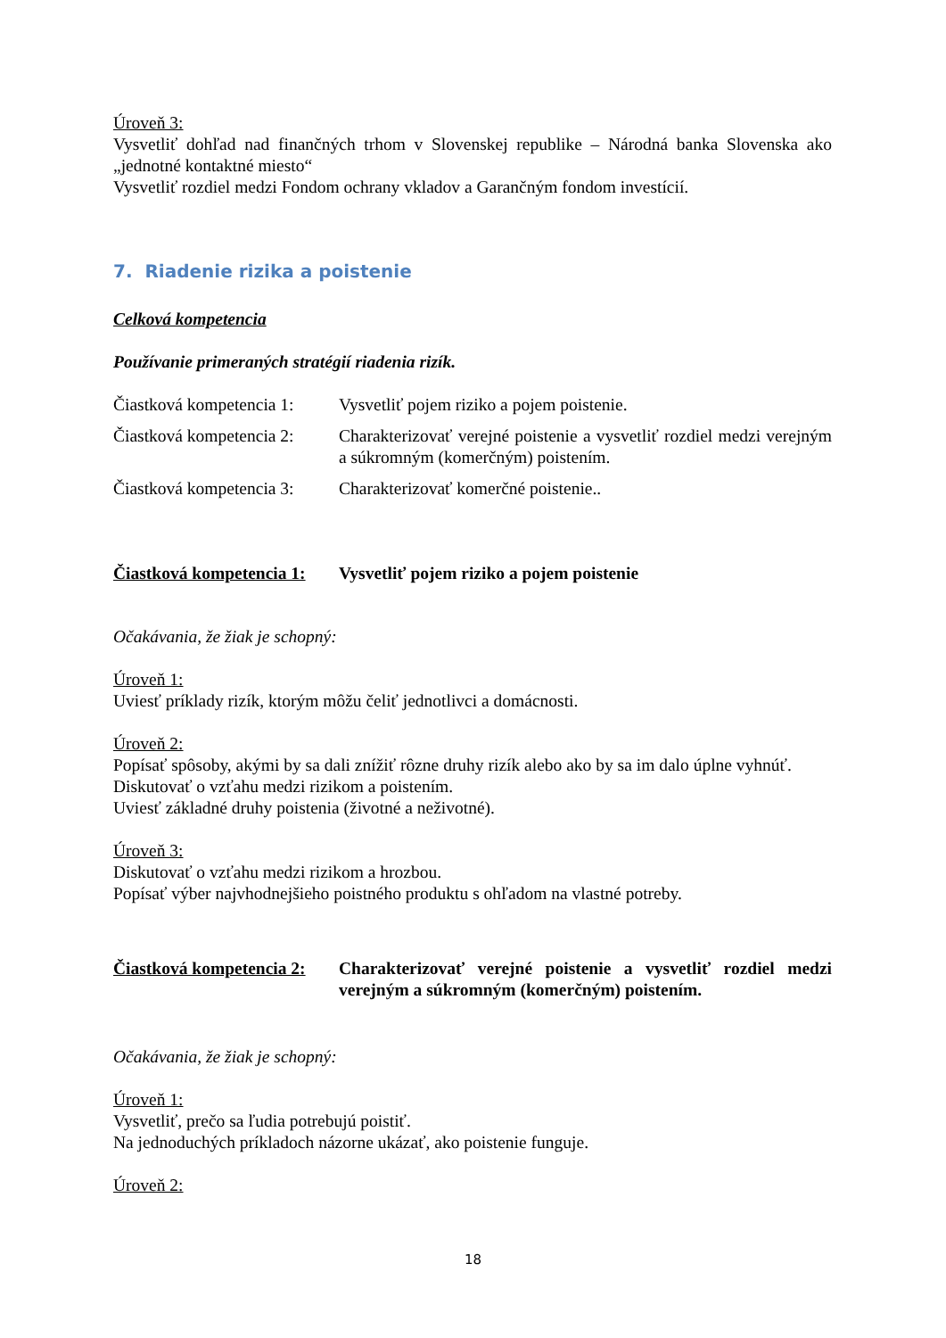Úroveň 3:
Vysvetliť dohľad nad finančných trhom v Slovenskej republike – Národná banka Slovenska ako „jednotné kontaktné miesto“
Vysvetliť rozdiel medzi Fondom ochrany vkladov a Garančným fondom investícií.
7. Riadenie rizika a poistenie
Celková kompetencia
Používanie primeraných stratégií riadenia rizík.
Čiastková kompetencia 1:
Vysvetliť pojem riziko a pojem poistenie.
Čiastková kompetencia 2:
Charakterizovať verejné poistenie a vysvetliť rozdiel medzi verejným a súkromným (komerčným) poistením.
Čiastková kompetencia 3:
Charakterizovať komerčné poistenie..
Čiastková kompetencia 1:
Vysvetliť pojem riziko a pojem poistenie
Očakávania, že žiak je schopný:
Úroveň 1:
Uviesť príklady rizík, ktorým môžu čeliť jednotlivci a domácnosti.
Úroveň 2:
Popísať spôsoby, akými by sa dali znížiť rôzne druhy rizík alebo ako by sa im dalo úplne vyhnúť.
Diskutovať o vzťahu medzi rizikom a poistením.
Uviesť základné druhy poistenia (životné a neživotné).
Úroveň 3:
Diskutovať o vzťahu medzi rizikom a hrozbou.
Popísať výber najvhodnejšieho poistného produktu s ohľadom na vlastné potreby.
Čiastková kompetencia 2:
Charakterizovať verejné poistenie a vysvetliť rozdiel medzi verejným a súkromným (komerčným) poistením.
Očakávania, že žiak je schopný:
Úroveň 1:
Vysvetliť, prečo sa ľudia potrebujú poistiť.
Na jednoduchých príkladoch názorne ukázať, ako poistenie funguje.
Úroveň 2:
18